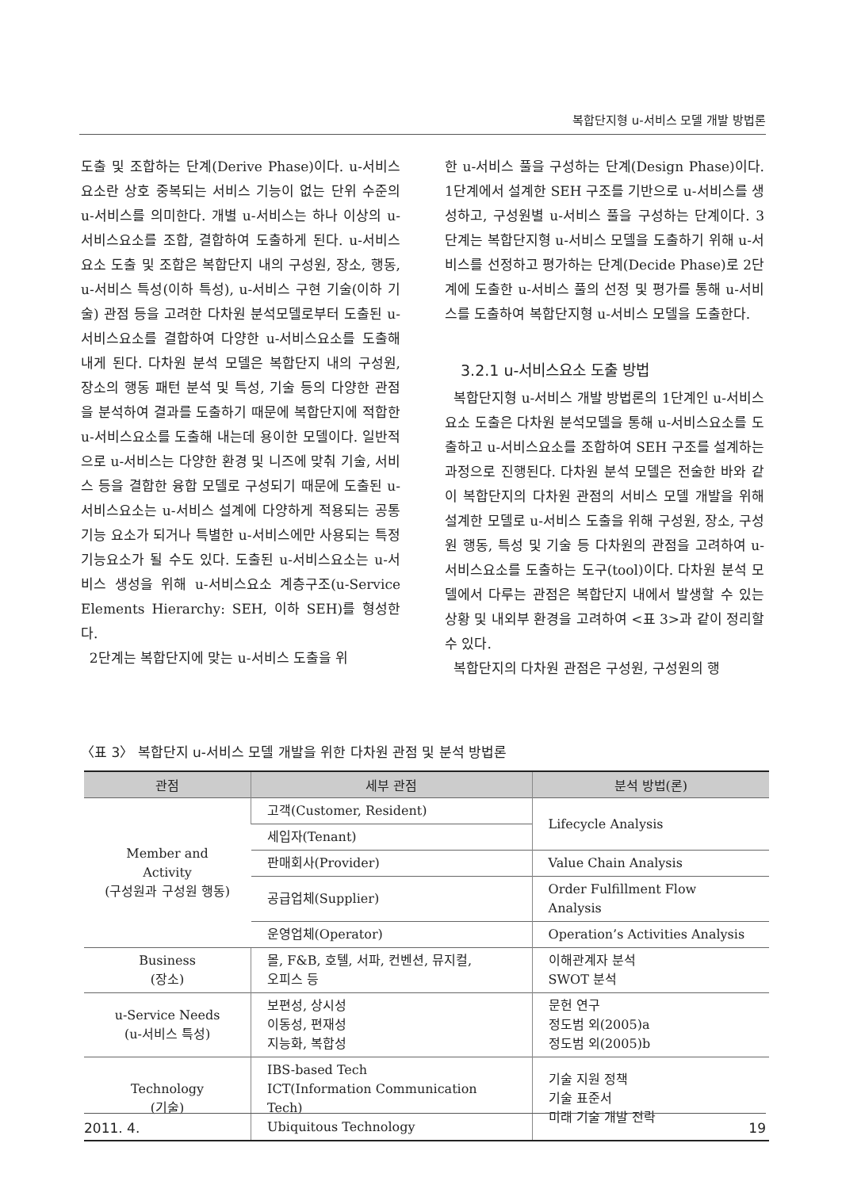복합단지형 u-서비스 모델 개발 방법론
도출 및 조합하는 단계(Derive Phase)이다. u-서비스요소란 상호 중복되는 서비스 기능이 없는 단위 수준의 u-서비스를 의미한다. 개별 u-서비스는 하나 이상의 u-서비스요소를 조합, 결합하여 도출하게 된다. u-서비스요소 도출 및 조합은 복합단지 내의 구성원, 장소, 행동, u-서비스 특성(이하 특성), u-서비스 구현 기술(이하 기술) 관점 등을 고려한 다차원 분석모델로부터 도출된 u-서비스요소를 결합하여 다양한 u-서비스요소를 도출해 내게 된다. 다차원 분석 모델은 복합단지 내의 구성원, 장소의 행동 패턴 분석 및 특성, 기술 등의 다양한 관점을 분석하여 결과를 도출하기 때문에 복합단지에 적합한 u-서비스요소를 도출해 내는데 용이한 모델이다. 일반적으로 u-서비스는 다양한 환경 및 니즈에 맞춰 기술, 서비스 등을 결합한 융합 모델로 구성되기 때문에 도출된 u-서비스요소는 u-서비스 설계에 다양하게 적용되는 공통 기능 요소가 되거나 특별한 u-서비스에만 사용되는 특정 기능요소가 될 수도 있다. 도출된 u-서비스요소는 u-서비스 생성을 위해 u-서비스요소 계층구조(u-Service Elements Hierarchy: SEH, 이하 SEH)를 형성한다.
2단계는 복합단지에 맞는 u-서비스 도출을 위
한 u-서비스 풀을 구성하는 단계(Design Phase)이다. 1단계에서 설계한 SEH 구조를 기반으로 u-서비스를 생성하고, 구성원별 u-서비스 풀을 구성하는 단계이다. 3단계는 복합단지형 u-서비스 모델을 도출하기 위해 u-서비스를 선정하고 평가하는 단계(Decide Phase)로 2단계에 도출한 u-서비스 풀의 선정 및 평가를 통해 u-서비스를 도출하여 복합단지형 u-서비스 모델을 도출한다.
3.2.1 u-서비스요소 도출 방법
복합단지형 u-서비스 개발 방법론의 1단계인 u-서비스요소 도출은 다차원 분석모델을 통해 u-서비스요소를 도출하고 u-서비스요소를 조합하여 SEH 구조를 설계하는 과정으로 진행된다. 다차원 분석 모델은 전술한 바와 같이 복합단지의 다차원 관점의 서비스 모델 개발을 위해 설계한 모델로 u-서비스 도출을 위해 구성원, 장소, 구성원 행동, 특성 및 기술 등 다차원의 관점을 고려하여 u-서비스요소를 도출하는 도구(tool)이다. 다차원 분석 모델에서 다루는 관점은 복합단지 내에서 발생할 수 있는 상황 및 내외부 환경을 고려하여 <표 3>과 같이 정리할 수 있다.
복합단지의 다차원 관점은 구성원, 구성원의 행
〈표 3〉 복합단지 u-서비스 모델 개발을 위한 다차원 관점 및 분석 방법론
| 관점 | 세부 관점 | 분석 방법(론) |
| --- | --- | --- |
| Member and Activity (구성원과 구성원 행동) | 고객(Customer, Resident) | Lifecycle Analysis |
| | 세입자(Tenant) | |
| | 판매회사(Provider) | Value Chain Analysis |
| | 공급업체(Supplier) | Order Fulfillment Flow Analysis |
| | 운영업체(Operator) | Operation’s Activities Analysis |
| Business (장소) | 몰, F&B, 호텔, 서파, 컨벤션, 뮤지컬, 오피스 등 | 이해관계자 분석 SWOT 분석 |
| u-Service Needs (u-서비스 특성) | 보편성, 상시성 이동성, 편재성 지능화, 복합성 | 문헌 연구 정도범 외(2005)a 정도범 외(2005)b |
| Technology (기술) | IBS-based Tech ICT(Information Communication Tech) Ubiquitous Technology | 기술 지원 정책 기술 표준서 미래 기술 개발 전략 |
2011. 4. 19